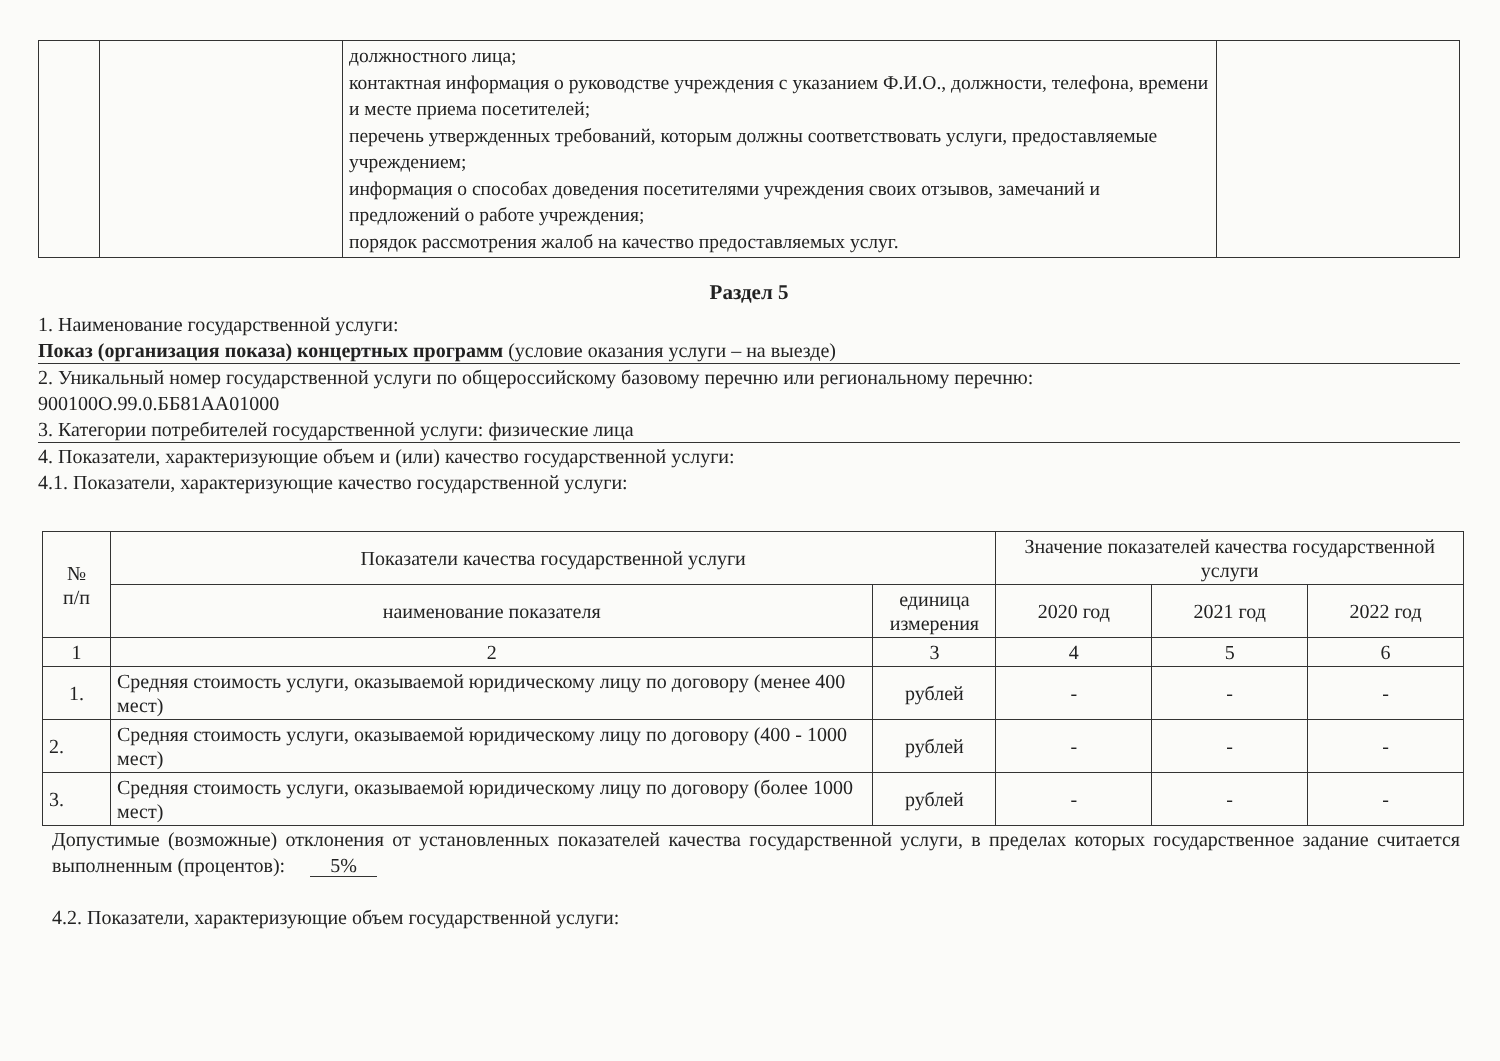| | | должностного лица; контактная информация о руководстве учреждения с указанием Ф.И.О., должности, телефона, времени и месте приема посетителей; перечень утвержденных требований, которым должны соответствовать услуги, предоставляемые учреждением; информация о способах доведения посетителями учреждения своих отзывов, замечаний и предложений о работе учреждения; порядок рассмотрения жалоб на качество предоставляемых услуг. | |
Раздел 5
1. Наименование государственной услуги:
Показ (организация показа) концертных программ (условие оказания услуги – на выезде)
2. Уникальный номер государственной услуги по общероссийскому базовому перечню или региональному перечню:
900100О.99.0.ББ81АА01000
3. Категории потребителей государственной услуги: физические лица
4. Показатели, характеризующие объем и (или) качество государственной услуги:
4.1. Показатели, характеризующие качество государственной услуги:
| № п/п | Показатели качества государственной услуги | | Значение показателей качества государственной услуги | | |
| --- | --- | --- | --- | --- | --- |
| | наименование показателя | единица измерения | 2020 год | 2021 год | 2022 год |
| 1 | 2 | 3 | 4 | 5 | 6 |
| 1. | Средняя стоимость услуги, оказываемой юридическому лицу по договору (менее 400 мест) | рублей | - | - | - |
| 2. | Средняя стоимость услуги, оказываемой юридическому лицу по договору (400 - 1000 мест) | рублей | - | - | - |
| 3. | Средняя стоимость услуги, оказываемой юридическому лицу по договору (более 1000 мест) | рублей | - | - | - |
Допустимые (возможные) отклонения от установленных показателей качества государственной услуги, в пределах которых государственное задание считается выполненным (процентов): 5%
4.2. Показатели, характеризующие объем государственной услуги: